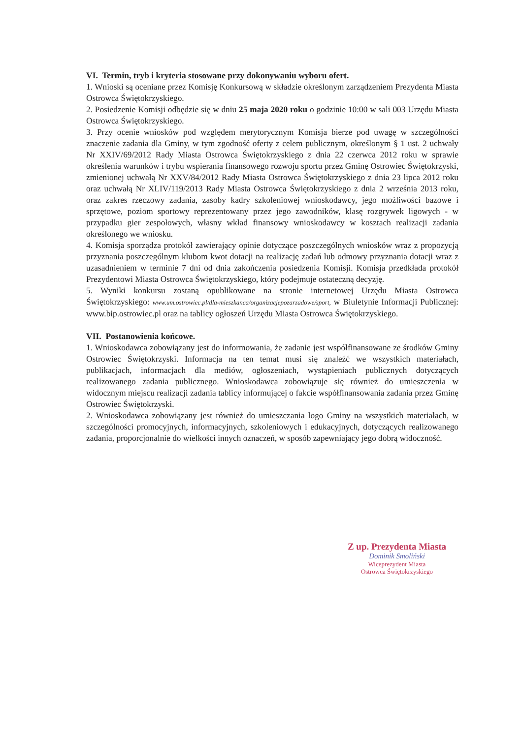VI. Termin, tryb i kryteria stosowane przy dokonywaniu wyboru ofert.
1. Wnioski są oceniane przez Komisję Konkursową w składzie określonym zarządzeniem Prezydenta Miasta Ostrowca Świętokrzyskiego.
2. Posiedzenie Komisji odbędzie się w dniu 25 maja 2020 roku o godzinie 10:00 w sali 003 Urzędu Miasta Ostrowca Świętokrzyskiego.
3. Przy ocenie wniosków pod względem merytorycznym Komisja bierze pod uwagę w szczególności znaczenie zadania dla Gminy, w tym zgodność oferty z celem publicznym, określonym § 1 ust. 2 uchwały Nr XXIV/69/2012 Rady Miasta Ostrowca Świętokrzyskiego z dnia 22 czerwca 2012 roku w sprawie określenia warunków i trybu wspierania finansowego rozwoju sportu przez Gminę Ostrowiec Świętokrzyski, zmienionej uchwałą Nr XXV/84/2012 Rady Miasta Ostrowca Świętokrzyskiego z dnia 23 lipca 2012 roku oraz uchwałą Nr XLIV/119/2013 Rady Miasta Ostrowca Świętokrzyskiego z dnia 2 września 2013 roku, oraz zakres rzeczowy zadania, zasoby kadry szkoleniowej wnioskodawcy, jego możliwości bazowe i sprzętowe, poziom sportowy reprezentowany przez jego zawodników, klasę rozgrywek ligowych - w przypadku gier zespołowych, własny wkład finansowy wnioskodawcy w kosztach realizacji zadania określonego we wniosku.
4. Komisja sporządza protokół zawierający opinie dotyczące poszczególnych wniosków wraz z propozycją przyznania poszczególnym klubom kwot dotacji na realizację zadań lub odmowy przyznania dotacji wraz z uzasadnieniem w terminie 7 dni od dnia zakończenia posiedzenia Komisji. Komisja przedkłada protokół Prezydentowi Miasta Ostrowca Świętokrzyskiego, który podejmuje ostateczną decyzję.
5. Wyniki konkursu zostaną opublikowane na stronie internetowej Urzędu Miasta Ostrowca Świętokrzyskiego: www.um.ostrowiec.pl/dla-mieszkanca/organizacjepozarzadowe/sport, w Biuletynie Informacji Publicznej: www.bip.ostrowiec.pl oraz na tablicy ogłoszeń Urzędu Miasta Ostrowca Świętokrzyskiego.
VII. Postanowienia końcowe.
1. Wnioskodawca zobowiązany jest do informowania, że zadanie jest współfinansowane ze środków Gminy Ostrowiec Świętokrzyski. Informacja na ten temat musi się znaleźć we wszystkich materiałach, publikacjach, informacjach dla mediów, ogłoszeniach, wystąpieniach publicznych dotyczących realizowanego zadania publicznego. Wnioskodawca zobowiązuje się również do umieszczenia w widocznym miejscu realizacji zadania tablicy informującej o fakcie współfinansowania zadania przez Gminę Ostrowiec Świętokrzyski.
2. Wnioskodawca zobowiązany jest również do umieszczania logo Gminy na wszystkich materiałach, w szczególności promocyjnych, informacyjnych, szkoleniowych i edukacyjnych, dotyczących realizowanego zadania, proporcjonalnie do wielkości innych oznaczeń, w sposób zapewniający jego dobrą widoczność.
Z up. Prezydenta Miasta
Dominik Smoliński
Wiceprezydent Miasta
Ostrowca Świętokrzyskiego